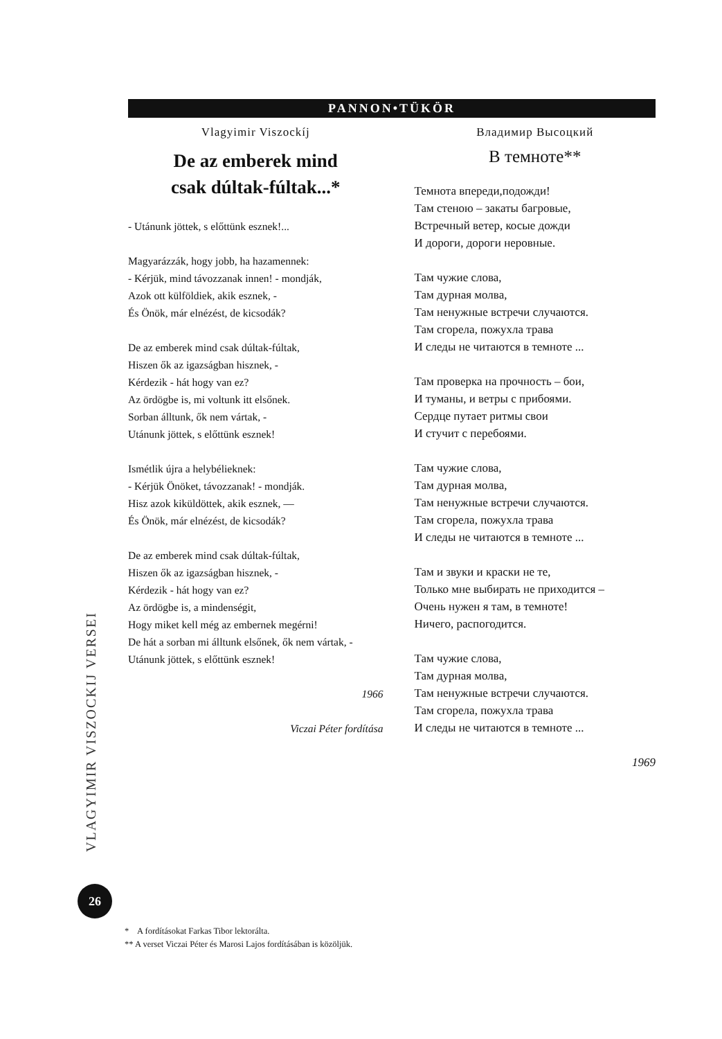PANNON•TÜKÖR
Vlagyimir Viszockíj
De az emberek mind
csak dúltak-fúltak...*
- Utánunk jöttek, s előttünk esznek!...
Magyarázzák, hogy jobb, ha hazamennek:
- Kérjük, mind távozzanak innen! - mondják,
Azok ott külföldiek, akik esznek, -
És Önök, már elnézést, de kicsodák?
De az emberek mind csak dúltak-fúltak,
Hiszen ők az igazságban hisznek, -
Kérdezik - hát hogy van ez?
Az ördögbe is, mi voltunk itt elsőnek.
Sorban álltunk, ők nem vártak, -
Utánunk jöttek, s előttünk esznek!
Ismétlik újra a helybélieknek:
- Kérjük Önöket, távozzanak! - mondják.
Hisz azok kiküldöttek, akik esznek, —
És Önök, már elnézést, de kicsodák?
De az emberek mind csak dúltak-fúltak,
Hiszen ők az igazságban hisznek, -
Kérdezik - hát hogy van ez?
Az ördögbe is, a mindenségit,
Hogy miket kell még az embernek megérni!
De hát a sorban mi álltunk elsőnek, ők nem vártak, -
Utánunk jöttek, s előttünk esznek!
1966
Viczai Péter fordítása
Владимир Высоцкий
В темноте**
Темнота впереди,подожди!
Там стеною – закаты багровые,
Встречный ветер, косые дожди
И дороги, дороги неровные.
Там чужие слова,
Там дурная молва,
Там ненужные встречи случаются.
Там сгорела, пожухла трава
И следы не читаются в темноте ...
Там проверка на прочность – бои,
И туманы, и ветры с прибоями.
Сердце путает ритмы свои
И стучит с перебоями.
Там чужие слова,
Там дурная молва,
Там ненужные встречи случаются.
Там сгорела, пожухла трава
И следы не читаются в темноте ...
Там и звуки и краски не те,
Только мне выбирать не приходится –
Очень нужен я там, в темноте!
Ничего, распогодится.
Там чужие слова,
Там дурная молва,
Там ненужные встречи случаются.
Там сгорела, пожухла трава
И следы не читаются в темноте ...
1969
VLAGYIMIR VISZOCKIJ VERSEI
26
* A fordításokat Farkas Tibor lektorálta.
** A verset Viczai Péter és Marosi Lajos fordításában is közöljük.